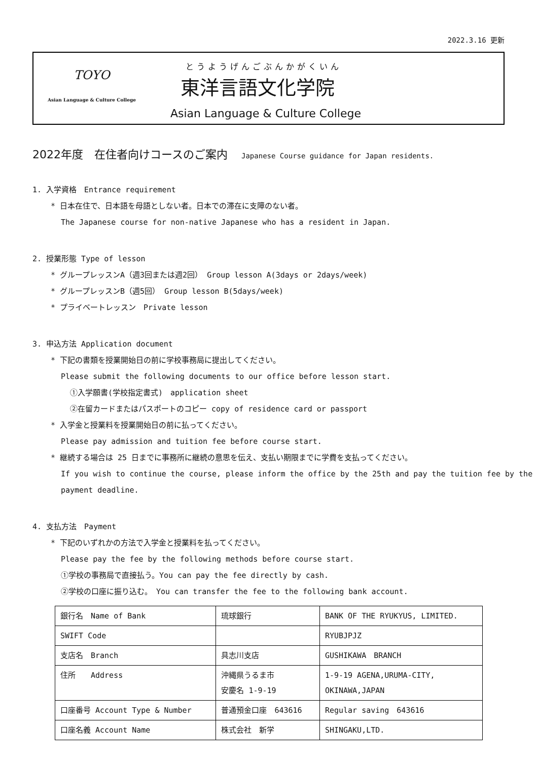2022.3.16 更新
TOYO
Asian Language & Culture College
とうようげんごぶんかがくいん
東洋言語文化学院
Asian Language & Culture College
2022年度　在住者向けコースのご案内 Japanese Course guidance for Japan residents.
1. 入学資格　Entrance requirement
* 日本在住で、日本語を母語としない者。日本での滞在に支障のない者。
The Japanese course for non-native Japanese who has a resident in Japan.
2. 授業形態 Type of lesson
* グループレッスンA（週3回または週2回） Group lesson A(3days or 2days/week)
* グループレッスンB（週5回） Group lesson B(5days/week)
* プライベートレッスン　Private lesson
3. 申込方法 Application document
* 下記の書類を授業開始日の前に学校事務局に提出してください。
Please submit the following documents to our office before lesson start.
①入学願書(学校指定書式)　application sheet
②在留カードまたはパスポートのコピー copy of residence card or passport
* 入学金と授業料を授業開始日の前に払ってください。
Please pay admission and tuition fee before course start.
* 継続する場合は 25 日までに事務所に継続の意思を伝え、支払い期限までに学費を支払ってください。
If you wish to continue the course, please inform the office by the 25th and pay the tuition fee by the payment deadline.
4. 支払方法　Payment
* 下記のいずれかの方法で入学金と授業料を払ってください。
Please pay the fee by the following methods before course start.
①学校の事務局で直接払う。You can pay the fee directly by cash.
②学校の口座に振り込む。　You can transfer the fee to the following bank account.
| 銀行名 Name of Bank | 琉球銀行 | BANK OF THE RYUKYUS, LIMITED. |
| SWIFT Code | | RYUBJPJZ |
| 支店名 Branch | 具志川支店 | GUSHIKAWA BRANCH |
| 住所 Address | 沖縄県うるま市 安慶名 1-9-19 | 1-9-19 AGENA,URUMA-CITY, OKINAWA,JAPAN |
| 口座番号 Account Type & Number | 普通預金口座 643616 | Regular saving 643616 |
| 口座名義 Account Name | 株式会社 新学 | SHINGAKU,LTD. |